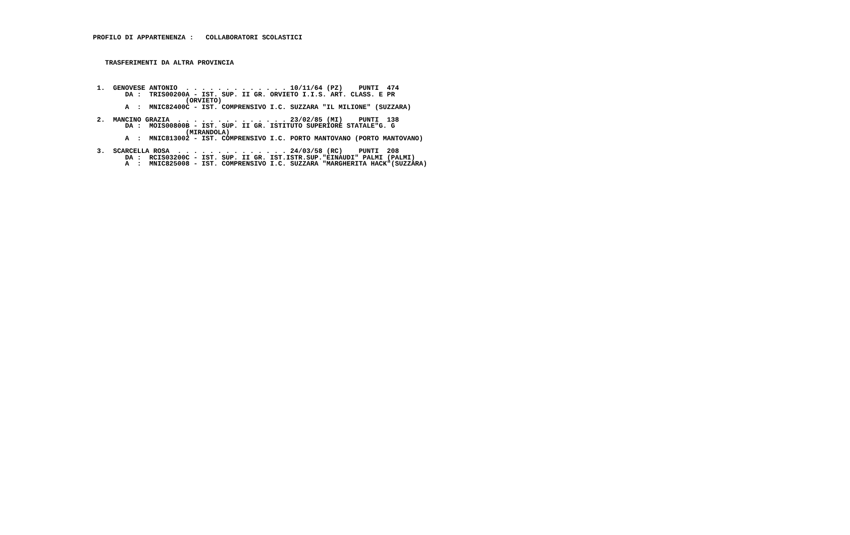PROFILO DI APPARTENENZA :   COLLABORATORI SCOLASTICI



   TRASFERIMENTI DA ALTRA PROVINCIA



 1.  GENOVESE ANTONIO  . . . . . . . . . . . . . 10/11/64 (PZ)    PUNTI  474
        DA :  TRIS00200A - IST. SUP. II GR. ORVIETO I.I.S. ART. CLASS. E PR
                       (ORVIETO)
        A  :  MNIC82400C - IST. COMPRENSIVO I.C. SUZZARA "IL MILIONE" (SUZZARA)

 2.  MANCINO GRAZIA  . . . . . . . . . . . . . . 23/02/85 (MI)    PUNTI  138
        DA :  MOIS00800B - IST. SUP. II GR. ISTITUTO SUPERIORE STATALE"G. G
                       (MIRANDOLA)
        A  :  MNIC813002 - IST. COMPRENSIVO I.C. PORTO MANTOVANO (PORTO MANTOVANO)

 3.  SCARCELLA ROSA  . . . . . . . . . . . . . . 24/03/58 (RC)    PUNTI  208
        DA :  RCIS03200C - IST. SUP. II GR. IST.ISTR.SUP."EINAUDI" PALMI (PALMI)
        A  :  MNIC825008 - IST. COMPRENSIVO I.C. SUZZARA "MARGHERITA HACK"(SUZZARA)